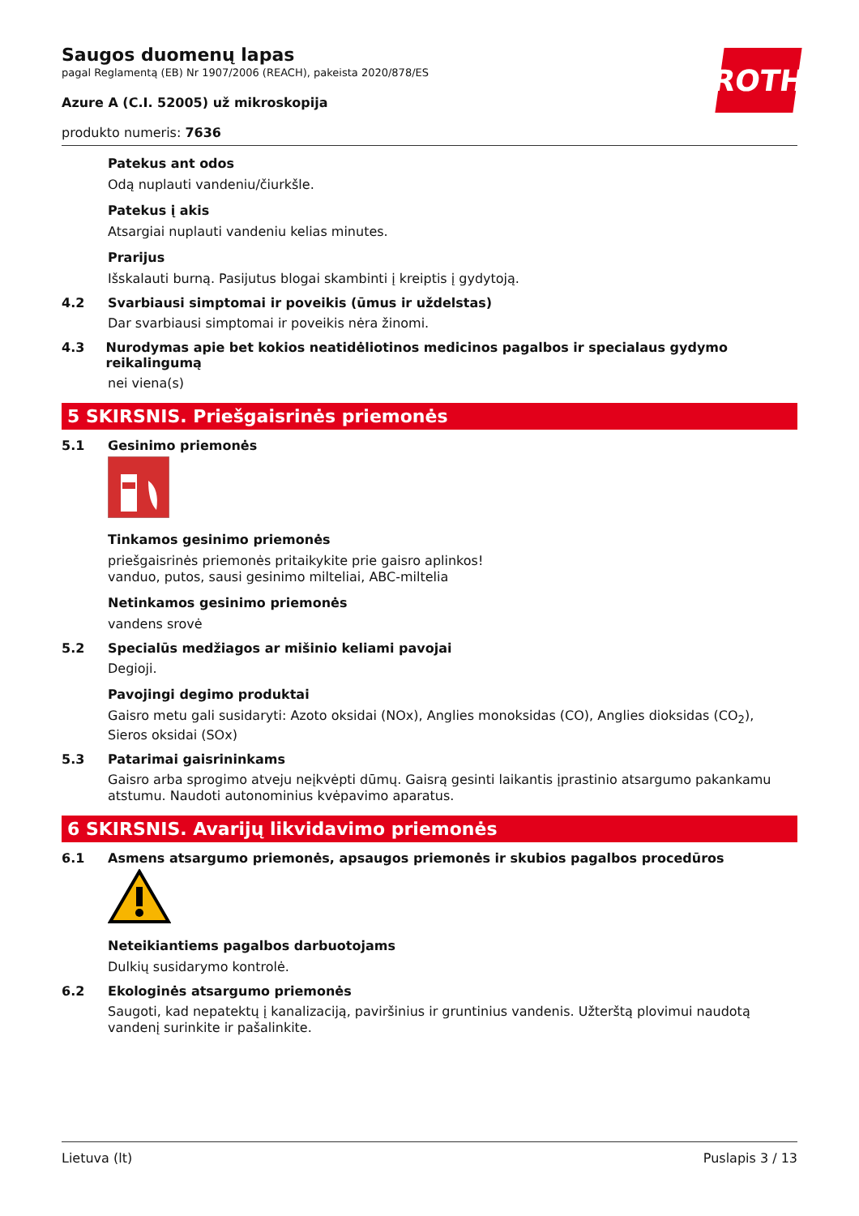ROTH
Saugos duomenų lapas
pagal Reglamentą (EB) Nr 1907/2006 (REACH), pakeista 2020/878/ES
Azure A (C.I. 52005) už mikroskopija
produkto numeris: 7636
Patekus ant odos
Odą nuplauti vandeniu/čiurkšle.
Patekus į akis
Atsargiai nuplauti vandeniu kelias minutes.
Prarijus
Išskalauti burną. Pasijutus blogai skambinti į kreiptis į gydytoją.
4.2 Svarbiausi simptomai ir poveikis (ūmus ir uždelstas)
Dar svarbiausi simptomai ir poveikis nėra žinomi.
4.3 Nurodymas apie bet kokios neatidėliotinos medicinos pagalbos ir specialaus gydymo reikalingumą
nei viena(s)
5 SKIRSNIS. Priešgaisrinės priemonės
5.1 Gesinimo priemonės
Tinkamos gesinimo priemonės
priešgaisrinės priemonės pritaikykite prie gaisro aplinkos!
vanduo, putos, sausi gesinimo milteliai, ABC-miltelia
Netinkamos gesinimo priemonės
vandens srovė
5.2 Specialūs medžiagos ar mišinio keliami pavojai
Degioji.
Pavojingi degimo produktai
Gaisro metu gali susidaryti: Azoto oksidai (NOx), Anglies monoksidas (CO), Anglies dioksidas (CO<sub>2</sub>), Sieros oksidai (SOx)
5.3 Patarimai gaisrininkams
Gaisro arba sprogimo atveju neįkvėpti dūmų. Gaisrą gesinti laikantis įprastinio atsargumo pakankamu atstumu. Naudoti autonominius kvėpavimo aparatus.
6 SKIRSNIS. Avarijų likvidavimo priemonės
6.1 Asmens atsargumo priemonės, apsaugos priemonės ir skubios pagalbos procedūros
Neteikiantiems pagalbos darbuotojams
Dulkių susidarymo kontrolė.
6.2 Ekologinės atsargumo priemonės
Saugoti, kad nepatektų į kanalizaciją, paviršinius ir gruntinius vandenis. Užterštą plovimui naudotą vandenį surinkite ir pašalinkite.
Lietuva (lt) Puslapis 3 / 13